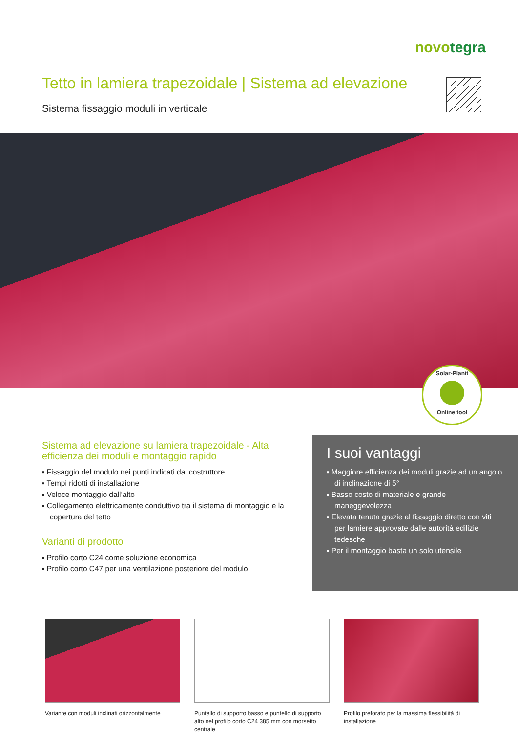novotegra
Tetto in lamiera trapezoidale | Sistema ad elevazione
Sistema fissaggio moduli in verticale
Solar-Planit
Online tool
Sistema ad elevazione su lamiera trapezoidale - Alta efficienza dei moduli e montaggio rapido
▪ Fissaggio del modulo nei punti indicati dal costruttore
▪ Tempi ridotti di installazione
▪ Veloce montaggio dall’alto
▪ Collegamento elettricamente conduttivo tra il sistema di montaggio e la copertura del tetto
Varianti di prodotto
▪ Profilo corto C24 come soluzione economica
▪ Profilo corto C47 per una ventilazione posteriore del modulo
I suoi vantaggi
▪ Maggiore efficienza dei moduli grazie ad un angolo di inclinazione di 5°
▪ Basso costo di materiale e grande maneggevolezza
▪ Elevata tenuta grazie al fissaggio diretto con viti per lamiere approvate dalle autorità edilizie tedesche
▪ Per il montaggio basta un solo utensile
Variante con moduli inclinati orizzontalmente
Puntello di supporto basso e puntello di supporto alto nel profilo corto C24 385 mm con morsetto centrale
Profilo preforato per la massima flessibilità di installazione